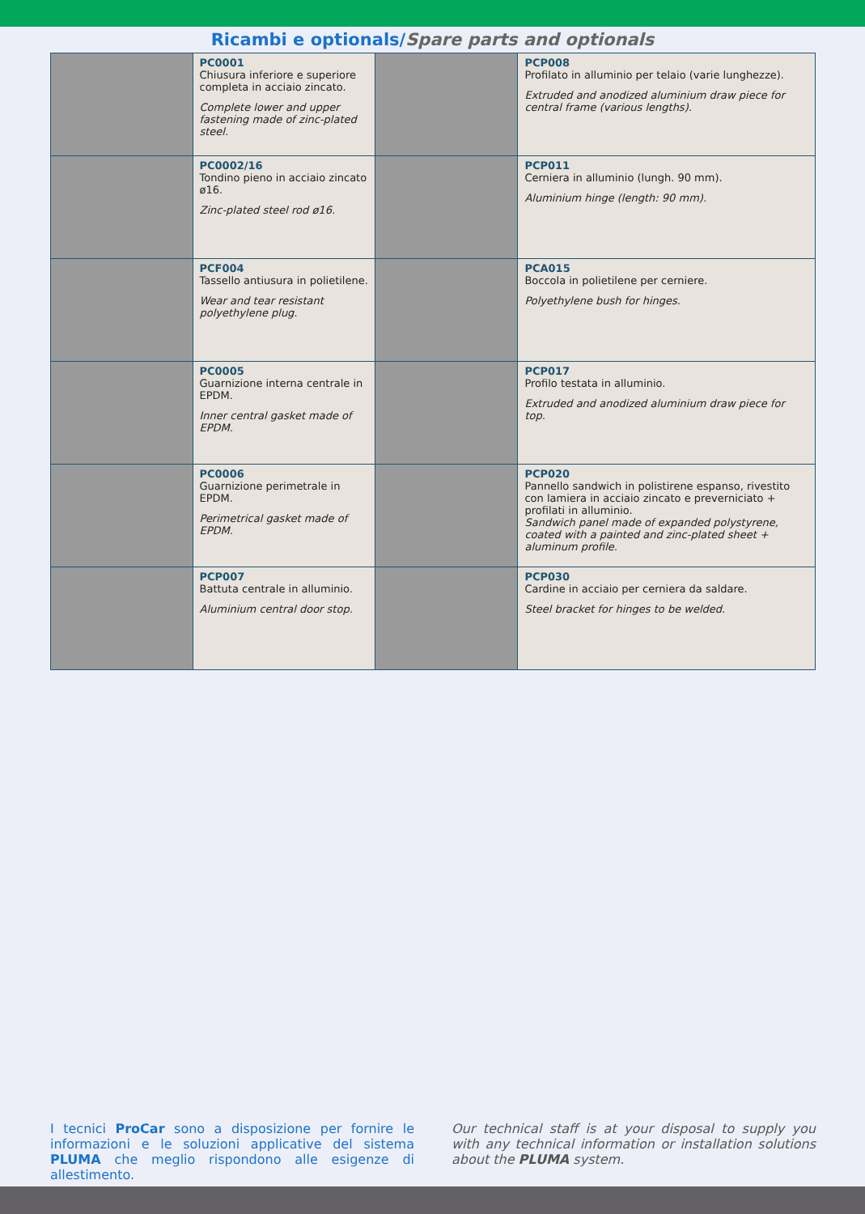Ricambi e optionals/Spare parts and optionals
| | PC0001 Chiusura inferiore e superiore completa in acciaio zincato. Complete lower and upper fastening made of zinc-plated steel. | | PCP008 Profilato in alluminio per telaio (varie lunghezze). Extruded and anodized aluminium draw piece for central frame (various lengths). |
| | PC0002/16 Tondino pieno in acciaio zincato ø16. Zinc-plated steel rod ø16. | | PCP011 Cerniera in alluminio (lungh. 90 mm). Aluminium hinge (length: 90 mm). |
| | PCF004 Tassello antiusura in polietilene. Wear and tear resistant polyethylene plug. | | PCA015 Boccola in polietilene per cerniere. Polyethylene bush for hinges. |
| | PC0005 Guarnizione interna centrale in EPDM. Inner central gasket made of EPDM. | | PCP017 Profilo testata in alluminio. Extruded and anodized aluminium draw piece for top. |
| | PC0006 Guarnizione perimetrale in EPDM. Perimetrical gasket made of EPDM. | | PCP020 Pannello sandwich in polistirene espanso, rivestito con lamiera in acciaio zincato e preverniciato + profilati in alluminio. Sandwich panel made of expanded polystyrene, coated with a painted and zinc-plated sheet + aluminum profile. |
| | PCP007 Battuta centrale in alluminio. Aluminium central door stop. | | PCP030 Cardine in acciaio per cerniera da saldare. Steel bracket for hinges to be welded. |
I tecnici ProCar sono a disposizione per fornire le informazioni e le soluzioni applicative del sistema PLUMA che meglio rispondono alle esigenze di allestimento.
Our technical staff is at your disposal to supply you with any technical information or installation solutions about the PLUMA system.